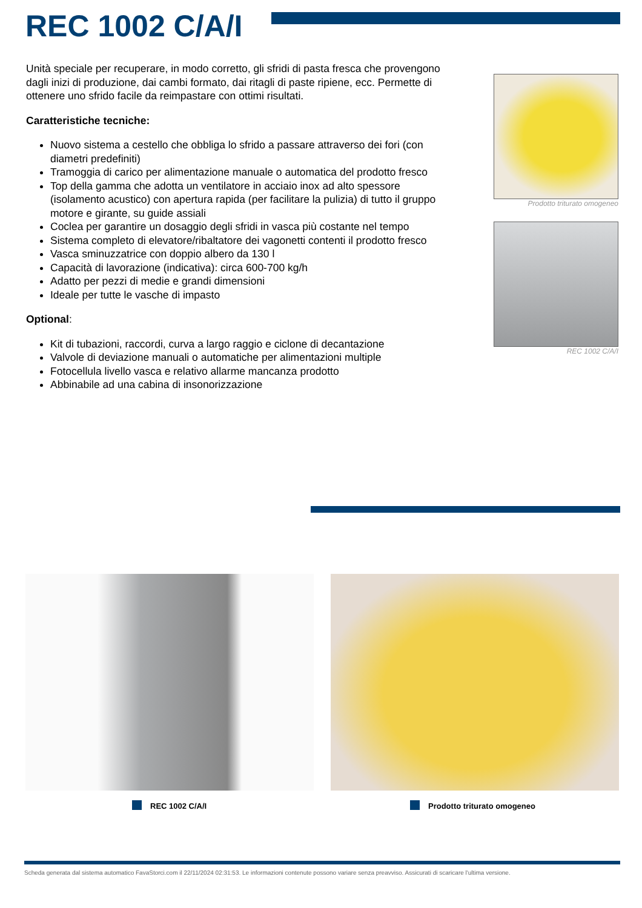REC 1002 C/A/I
Unità speciale per recuperare, in modo corretto, gli sfridi di pasta fresca che provengono dagli inizi di produzione, dai cambi formato, dai ritagli di paste ripiene, ecc. Permette di ottenere uno sfrido facile da reimpastare con ottimi risultati.
Caratteristiche tecniche:
Nuovo sistema a cestello che obbliga lo sfrido a passare attraverso dei fori (con diametri predefiniti)
Tramoggia di carico per alimentazione manuale o automatica del prodotto fresco
Top della gamma che adotta un ventilatore in acciaio inox ad alto spessore (isolamento acustico) con apertura rapida (per facilitare la pulizia) di tutto il gruppo motore e girante, su guide assiali
Coclea per garantire un dosaggio degli sfridi in vasca più costante nel tempo
Sistema completo di elevatore/ribaltatore dei vagonetti contenti il prodotto fresco
Vasca sminuzzatrice con doppio albero da 130 l
Capacità di lavorazione (indicativa): circa 600-700 kg/h
Adatto per pezzi di medie e grandi dimensioni
Ideale per tutte le vasche di impasto
Optional:
Kit di tubazioni, raccordi, curva a largo raggio e ciclone di decantazione
Valvole di deviazione manuali o automatiche per alimentazioni multiple
Fotocellula livello vasca e relativo allarme mancanza prodotto
Abbinabile ad una cabina di insonorizzazione
Prodotto triturato omogeneo
REC 1002 C/A/I
REC 1002 C/A/I Prodotto triturato omogeneo
Scheda generata dal sistema automatico FavaStorci.com il 22/11/2024 02:31:53. Le informazioni contenute possono variare senza preavviso. Assicurati di scaricare l'ultima versione.